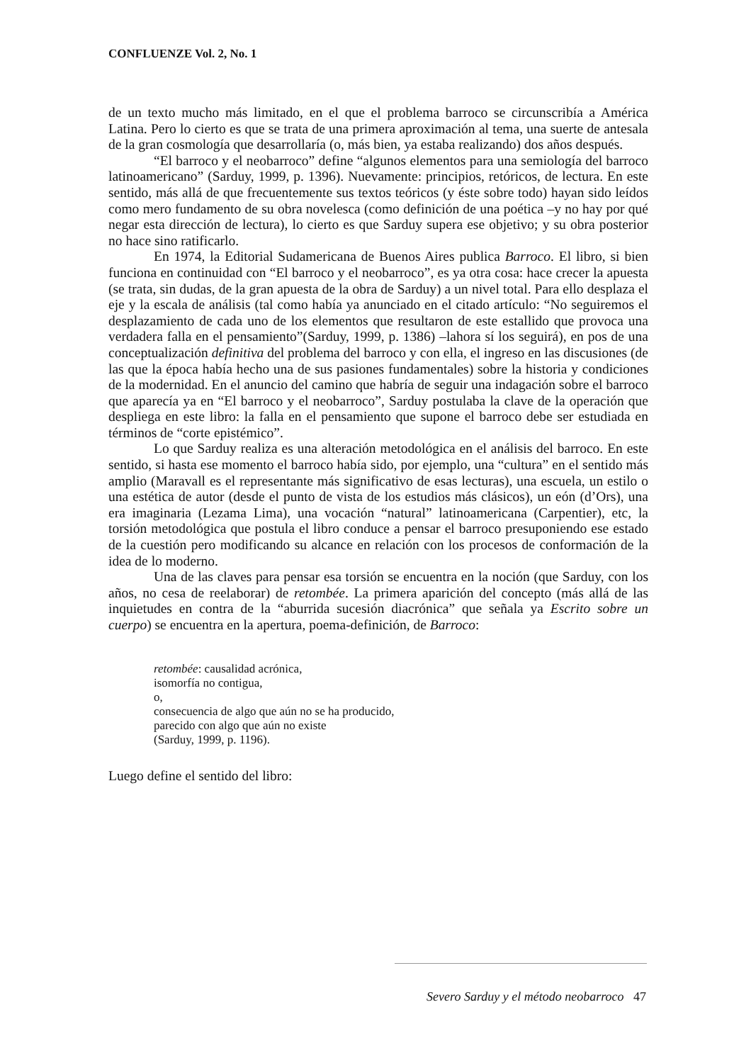CONFLUENZE Vol. 2, No. 1
de un texto mucho más limitado, en el que el problema barroco se circunscribía a América Latina. Pero lo cierto es que se trata de una primera aproximación al tema, una suerte de antesala de la gran cosmología que desarrollaría (o, más bien, ya estaba realizando) dos años después.
“El barroco y el neobarroco” define “algunos elementos para una semiología del barroco latinoamericano” (Sarduy, 1999, p. 1396). Nuevamente: principios, retóricos, de lectura. En este sentido, más allá de que frecuentemente sus textos teóricos (y éste sobre todo) hayan sido leídos como mero fundamento de su obra novelesca (como definición de una poética –y no hay por qué negar esta dirección de lectura), lo cierto es que Sarduy supera ese objetivo; y su obra posterior no hace sino ratificarlo.
En 1974, la Editorial Sudamericana de Buenos Aires publica Barroco. El libro, si bien funciona en continuidad con “El barroco y el neobarroco”, es ya otra cosa: hace crecer la apuesta (se trata, sin dudas, de la gran apuesta de la obra de Sarduy) a un nivel total. Para ello desplaza el eje y la escala de análisis (tal como había ya anunciado en el citado artículo: “No seguiremos el desplazamiento de cada uno de los elementos que resultaron de este estallido que provoca una verdadera falla en el pensamiento”(Sarduy, 1999, p. 1386) –lahora sí los seguirá), en pos de una conceptualización definitiva del problema del barroco y con ella, el ingreso en las discusiones (de las que la época había hecho una de sus pasiones fundamentales) sobre la historia y condiciones de la modernidad. En el anuncio del camino que habría de seguir una indagación sobre el barroco que aparecía ya en “El barroco y el neobarroco”, Sarduy postulaba la clave de la operación que despliega en este libro: la falla en el pensamiento que supone el barroco debe ser estudiada en términos de “corte epistémico”.
Lo que Sarduy realiza es una alteración metodológica en el análisis del barroco. En este sentido, si hasta ese momento el barroco había sido, por ejemplo, una “cultura” en el sentido más amplio (Maravall es el representante más significativo de esas lecturas), una escuela, un estilo o una estética de autor (desde el punto de vista de los estudios más clásicos), un eón (d’Ors), una era imaginaria (Lezama Lima), una vocación “natural” latinoamericana (Carpentier), etc, la torsión metodológica que postula el libro conduce a pensar el barroco presuponiendo ese estado de la cuestión pero modificando su alcance en relación con los procesos de conformación de la idea de lo moderno.
Una de las claves para pensar esa torsión se encuentra en la noción (que Sarduy, con los años, no cesa de reelaborar) de retombée. La primera aparición del concepto (más allá de las inquietudes en contra de la “aburrida sucesión diacrónica” que señala ya Escrito sobre un cuerpo) se encuentra en la apertura, poema-definición, de Barroco:
retombée: causalidad acrónica,
isomorfía no contigua,
o,
consecuencia de algo que aún no se ha producido,
parecido con algo que aún no existe
(Sarduy, 1999, p. 1196).
Luego define el sentido del libro:
Severo Sarduy y el método neobarroco 47